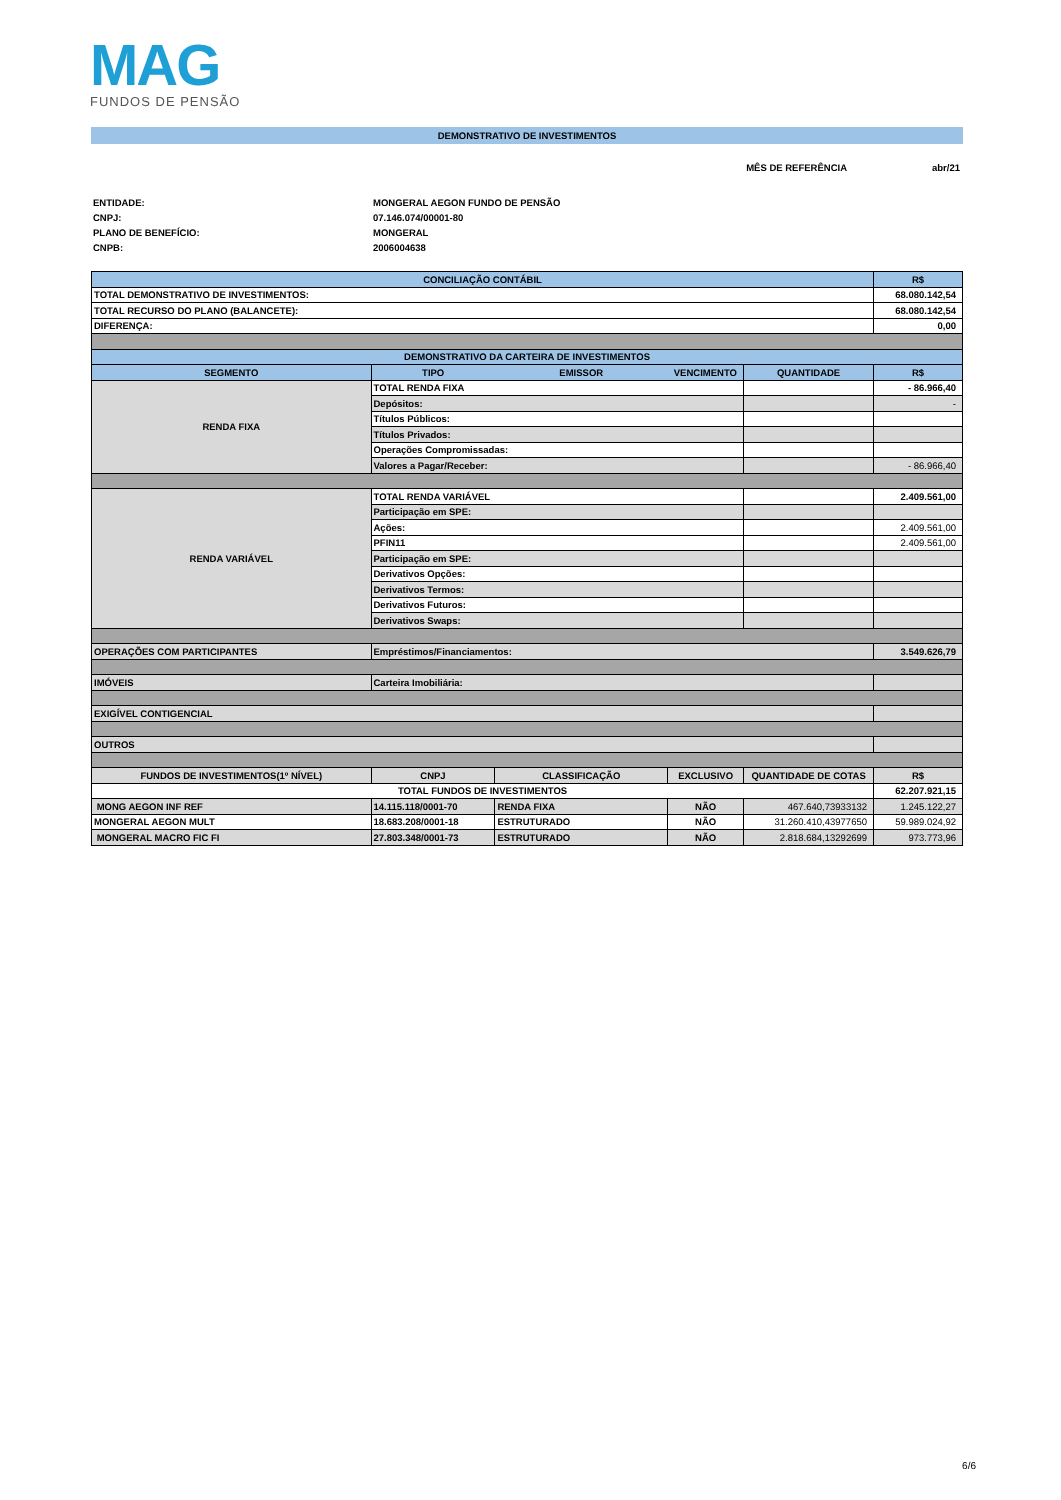MAG
FUNDOS DE PENSÃO
DEMONSTRATIVO DE INVESTIMENTOS
MÊS DE REFERÊNCIA abr/21
ENTIDADE: MONGERAL AEGON FUNDO DE PENSÃO
CNPJ: 07.146.074/00001-80
PLANO DE BENEFÍCIO: MONGERAL
CNPB: 2006004638
| CONCILIAÇÃO CONTÁBIL | | | | | R$ |
| --- | --- | --- | --- | --- | --- |
| TOTAL DEMONSTRATIVO DE INVESTIMENTOS: | | | | | 68.080.142,54 |
| TOTAL RECURSO DO PLANO (BALANCETE): | | | | | 68.080.142,54 |
| DIFERENÇA: | | | | | 0,00 |
| DEMONSTRATIVO DA CARTEIRA DE INVESTIMENTOS | | | | | |
| SEGMENTO | TIPO | EMISSOR | VENCIMENTO | QUANTIDADE | R$ |
| RENDA FIXA | TOTAL RENDA FIXA | | | | - 86.966,40 |
| | Depósitos: | | | | - |
| | Títulos Públicos: | | | | |
| | Títulos Privados: | | | | |
| | Operações Compromissadas: | | | | |
| | Valores a Pagar/Receber: | | | | - 86.966,40 |
| RENDA VARIÁVEL | TOTAL RENDA VARIÁVEL | | | | 2.409.561,00 |
| | Participação em SPE: | | | | |
| | Ações: | | | | 2.409.561,00 |
| | PFIN11 | | | | 2.409.561,00 |
| | Participação em SPE: | | | | |
| | Derivativos Opções: | | | | |
| | Derivativos Termos: | | | | |
| | Derivativos Futuros: | | | | |
| | Derivativos Swaps: | | | | |
| OPERAÇÕES COM PARTICIPANTES | Empréstimos/Financiamentos: | | | | 3.549.626,79 |
| IMÓVEIS | Carteira Imobiliária: | | | | |
| EXIGÍVEL CONTIGENCIAL | | | | | |
| OUTROS | | | | | |
| FUNDOS DE INVESTIMENTOS(1º NÍVEL) | CNPJ | CLASSIFICAÇÃO | EXCLUSIVO | QUANTIDADE DE COTAS | R$ |
| TOTAL FUNDOS DE INVESTIMENTOS | | | | | 62.207.921,15 |
| MONG AEGON INF REF | 14.115.118/0001-70 | RENDA FIXA | NÃO | 467.640,73933132 | 1.245.122,27 |
| MONGERAL AEGON MULT | 18.683.208/0001-18 | ESTRUTURADO | NÃO | 31.260.410,43977650 | 59.989.024,92 |
| MONGERAL MACRO FIC FI | 27.803.348/0001-73 | ESTRUTURADO | NÃO | 2.818.684,13292699 | 973.773,96 |
6/6